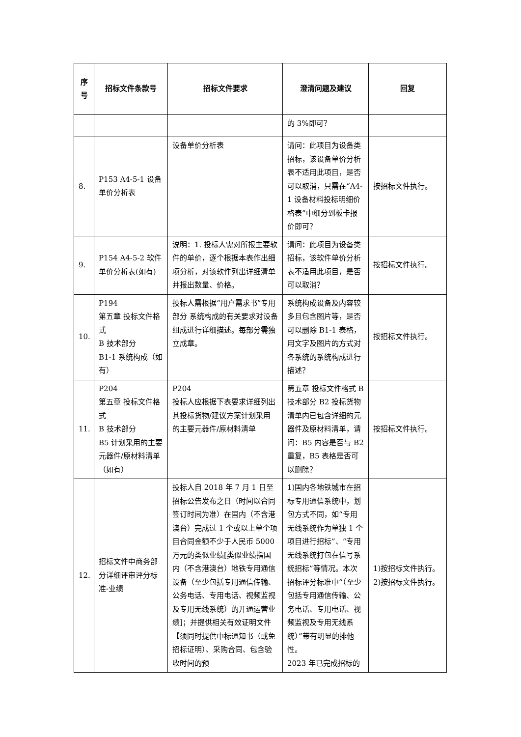| 序 号 | 招标文件条款号 | 招标文件要求 | 澄清问题及建议 | 回复 |
| --- | --- | --- | --- | --- |
| | | | 的 3%即可？ | |
| 8. | P153 A4-5-1 设备单价分析表 | 设备单价分析表 | 请问：此项目为设备类招标，该设备单价分析表不适用此项目，是否可以取消，只需在“A4-1 设备材料投标明细价格表”中细分到板卡报价即可？ | 按招标文件执行。 |
| 9. | P154 A4-5-2 软件单价分析表(如有) | 说明：1. 投标人需对所报主要软件的单价，逐个根据本表作出细项分析，对该软件列出详细清单并报出数量、价格。 | 请问：此项目为设备类招标，该软件单价分析表不适用此项目，是否可以取消？ | 按招标文件执行。 |
| 10. | P194 第五章 投标文件格式 B 技术部分 B1-1 系统构成（如有） | 投标人需根据“用户需求书”专用部分 系统构成的有关要求对设备组成进行详细描述。每部分需独立成章。 | 系统构成设备及内容较多且包含图片等，是否可以删除 B1-1 表格，用文字及图片的方式对各系统的系统构成进行描述？ | 按招标文件执行。 |
| 11. | P204 第五章 投标文件格式 B 技术部分 B5 计划采用的主要元器件/原材料清单（如有） | P204 投标人应根据下表要求详细列出其投标货物/建议方案计划采用的主要元器件/原材料清单 | 第五章 投标文件格式 B 技术部分 B2 投标货物清单内已包含详细的元器件及原材料清单，请问：B5 内容是否与 B2 重复，B5 表格是否可以删除？ | 按招标文件执行。 |
| 12. | 招标文件中商务部分详细评审评分标准-业绩 | 投标人自 2018 年 7 月 1 日至招标公告发布之日（时间以合同签订时间为准）在国内（不含港澳台）完成过 1 个或以上单个项目合同金额不少于人民币 5000 万元的类似业绩[类似业绩指国内（不含港澳台）地铁专用通信设备（至少包括专用通信传输、公务电话、专用电话、视频监视及专用无线系统）的开通运营业绩]；并提供相关有效证明文件【须同时提供中标通知书（或免招标证明）、采购合同、包含验收时间的预 | 1)国内各地铁城市在招标专用通信系统中，划包方式不同，如“专用无线系统作为单独 1 个项目进行招标”、“专用无线系统打包在信号系统招标”等情况。本次招标评分标准中“（至少包括专用通信传输、公务电话、专用电话、视频监视及专用无线系统）”带有明显的排他性。 2023 年已完成招标的 | 1)按招标文件执行。 2)按招标文件执行。 |